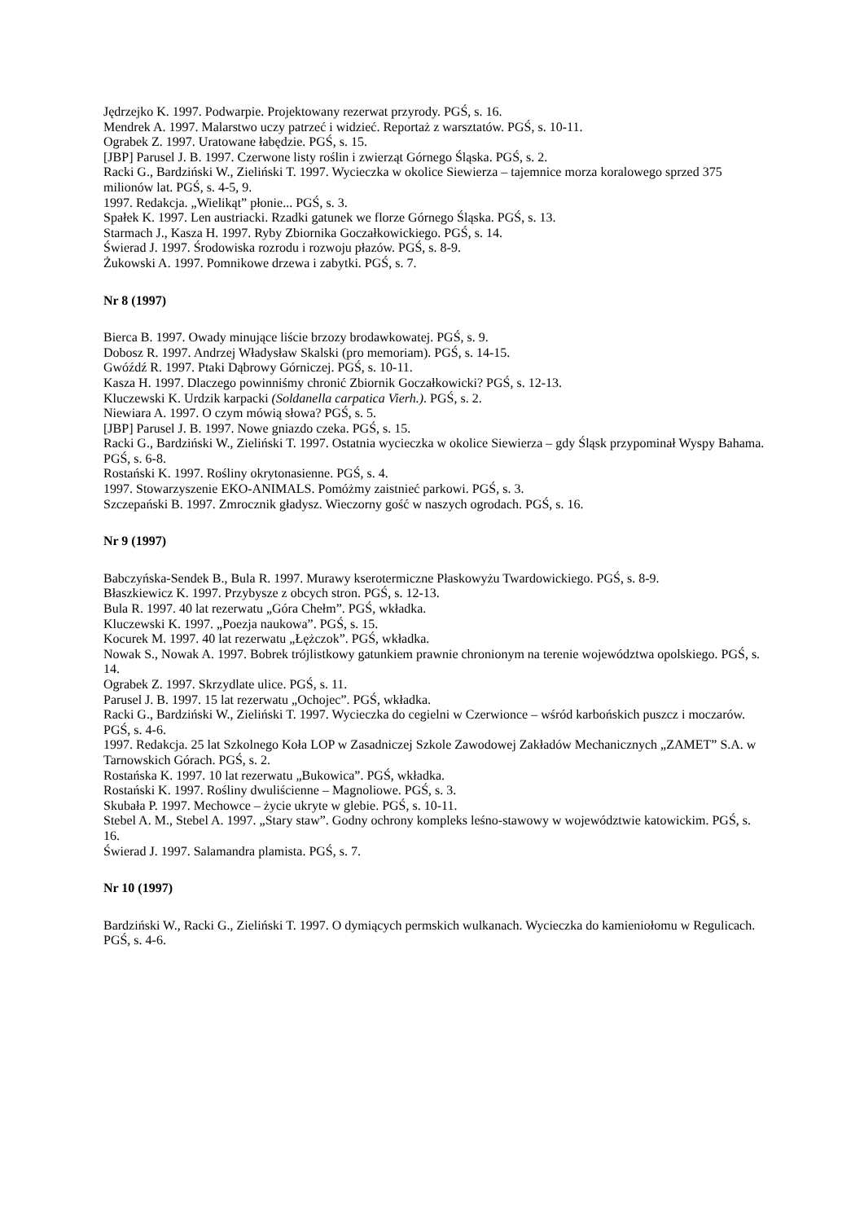Jędrzejko K. 1997. Podwarpie. Projektowany rezerwat przyrody. PGŚ, s. 16.
Mendrek A. 1997. Malarstwo uczy patrzeć i widzieć. Reportaż z warsztatów. PGŚ, s. 10-11.
Ograbek Z. 1997. Uratowane łabędzie. PGŚ, s. 15.
[JBP] Parusel J. B. 1997. Czerwone listy roślin i zwierząt Górnego Śląska. PGŚ, s. 2.
Racki G., Bardziński W., Zieliński T. 1997. Wycieczka w okolice Siewierza – tajemnice morza koralowego sprzed 375 milionów lat. PGŚ, s. 4-5, 9.
1997. Redakcja. „Wielikąt” płonie... PGŚ, s. 3.
Spałek K. 1997. Len austriacki. Rzadki gatunek we florze Górnego Śląska. PGŚ, s. 13.
Starmach J., Kasza H. 1997. Ryby Zbiornika Goczałkowickiego. PGŚ, s. 14.
Świerad J. 1997. Środowiska rozrodu i rozwoju płazów. PGŚ, s. 8-9.
Żukowski A. 1997. Pomnikowe drzewa i zabytki. PGŚ, s. 7.
Nr 8 (1997)
Bierca B. 1997. Owady minujące liście brzozy brodawkowatej. PGŚ, s. 9.
Dobosz R. 1997. Andrzej Władysław Skalski (pro memoriam). PGŚ, s. 14-15.
Gwóźdź R. 1997. Ptaki Dąbrowy Górniczej. PGŚ, s. 10-11.
Kasza H. 1997. Dlaczego powinniśmy chronić Zbiornik Goczałkowicki? PGŚ, s. 12-13.
Kluczewski K. Urdzik karpacki (Soldanella carpatica Vierh.). PGŚ, s. 2.
Niewiara A. 1997. O czym mówią słowa? PGŚ, s. 5.
[JBP] Parusel J. B. 1997. Nowe gniazdo czeka. PGŚ, s. 15.
Racki G., Bardziński W., Zieliński T. 1997. Ostatnia wycieczka w okolice Siewierza – gdy Śląsk przypominał Wyspy Bahama. PGŚ, s. 6-8.
Rostański K. 1997. Rośliny okrytonasienne. PGŚ, s. 4.
1997. Stowarzyszenie EKO-ANIMALS. Pomóżmy zaistnieć parkowi. PGŚ, s. 3.
Szczepański B. 1997. Zmrocznik gładysz. Wieczorny gość w naszych ogrodach. PGŚ, s. 16.
Nr 9 (1997)
Babczyńska-Sendek B., Bula R. 1997. Murawy kserotermiczne Płaskowyżu Twardowickiego. PGŚ, s. 8-9.
Błaszkiewicz K. 1997. Przybysze z obcych stron. PGŚ, s. 12-13.
Bula R. 1997. 40 lat rezerwatu „Góra Chełm”. PGŚ, wkładka.
Kluczewski K. 1997. „Poezja naukowa”. PGŚ, s. 15.
Kocurek M. 1997. 40 lat rezerwatu „Łężczok”. PGŚ, wkładka.
Nowak S., Nowak A. 1997. Bobrek trójlistkowy gatunkiem prawnie chronionym na terenie województwa opolskiego. PGŚ, s. 14.
Ograbek Z. 1997. Skrzydlate ulice. PGŚ, s. 11.
Parusel J. B. 1997. 15 lat rezerwatu „Ochojec”. PGŚ, wkładka.
Racki G., Bardziński W., Zieliński T. 1997. Wycieczka do cegielni w Czerwionce – wśród karbońskich puszcz i moczarów. PGŚ, s. 4-6.
1997. Redakcja. 25 lat Szkolnego Koła LOP w Zasadniczej Szkole Zawodowej Zakładów Mechanicznych „ZAMET” S.A. w Tarnowskich Górach. PGŚ, s. 2.
Rostańska K. 1997. 10 lat rezerwatu „Bukowica”. PGŚ, wkładka.
Rostański K. 1997. Rośliny dwuliścienne – Magnoliowe. PGŚ, s. 3.
Skubała P. 1997. Mechowce – życie ukryte w glebie. PGŚ, s. 10-11.
Stebel A. M., Stebel A. 1997. „Stary staw”. Godny ochrony kompleks leśno-stawowy w województwie katowickim. PGŚ, s. 16.
Świerad J. 1997. Salamandra plamista. PGŚ, s. 7.
Nr 10 (1997)
Bardziński W., Racki G., Zieliński T. 1997. O dymiących permskich wulkanach. Wycieczka do kamieniołomu w Regulicach. PGŚ, s. 4-6.